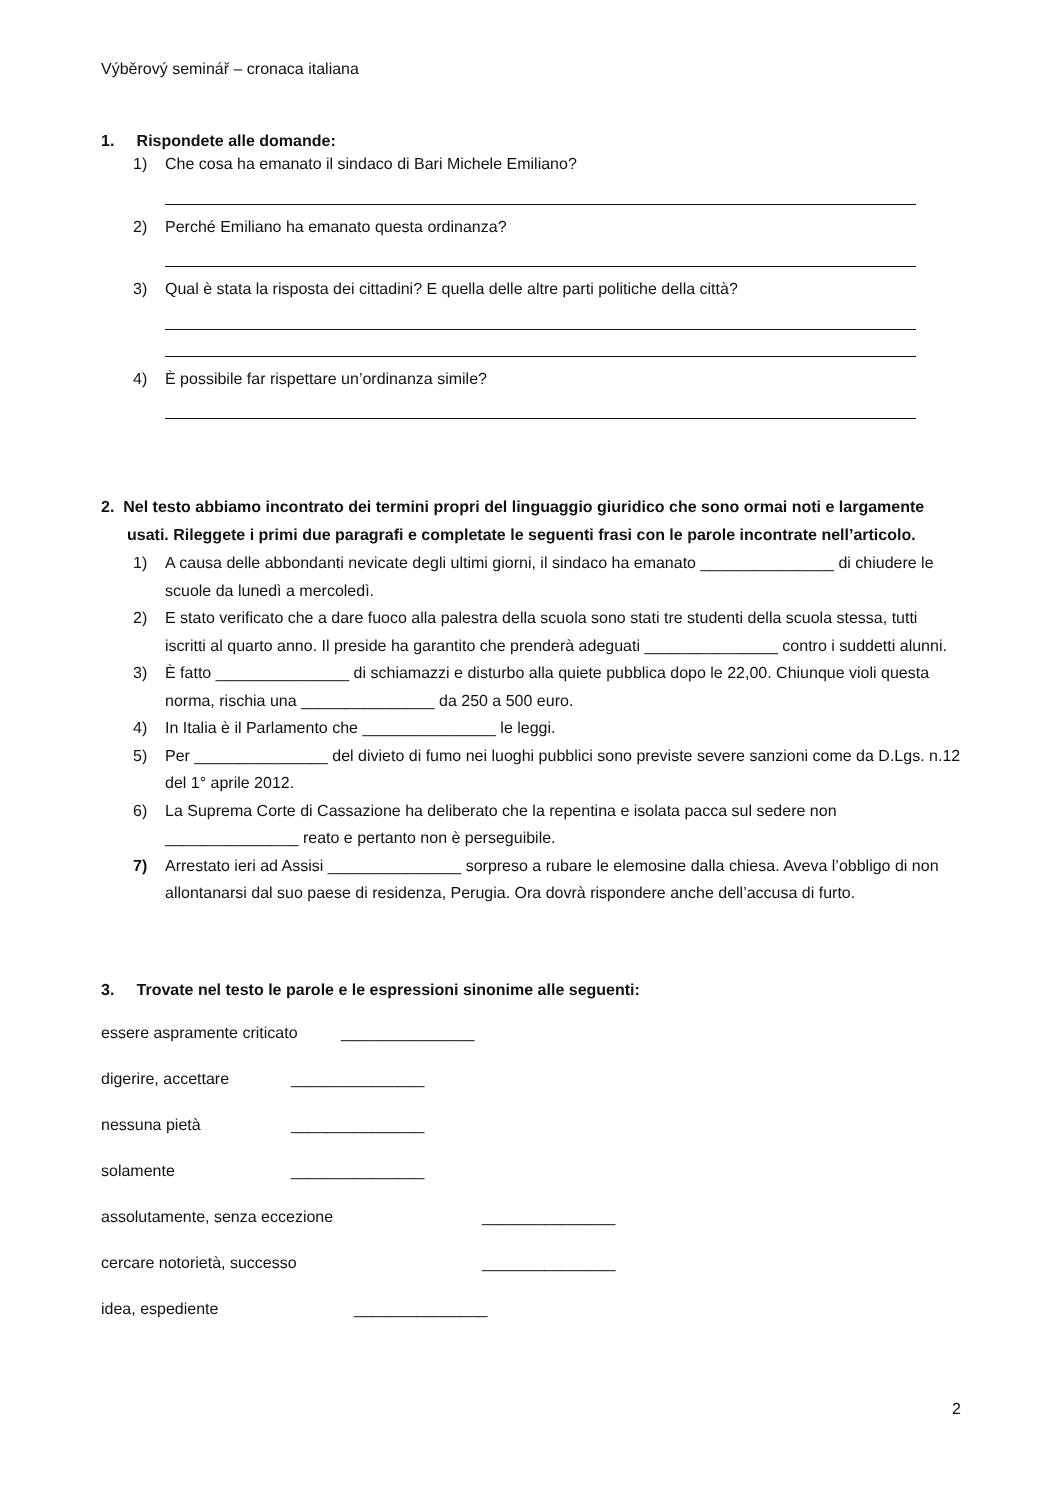Výběrový seminář – cronaca italiana
1. Rispondete alle domande:
1) Che cosa ha emanato il sindaco di Bari Michele Emiliano?
2) Perché Emiliano ha emanato questa ordinanza?
3) Qual è stata la risposta dei cittadini? E quella delle altre parti politiche della città?
4) È possibile far rispettare un’ordinanza simile?
2. Nel testo abbiamo incontrato dei termini propri del linguaggio giuridico che sono ormai noti e largamente usati. Rileggete i primi due paragrafi e completate le seguenti frasi con le parole incontrate nell’articolo.
1) A causa delle abbondanti nevicate degli ultimi giorni, il sindaco ha emanato _______________ di chiudere le scuole da lunedì a mercoledì.
2) E stato verificato che a dare fuoco alla palestra della scuola sono stati tre studenti della scuola stessa, tutti iscritti al quarto anno. Il preside ha garantito che prenderà adeguati _______________ contro i suddetti alunni.
3) È fatto _______________ di schiamazzi e disturbo alla quiete pubblica dopo le 22,00. Chiunque violi questa norma, rischia una _______________ da 250 a 500 euro.
4) In Italia è il Parlamento che _______________ le leggi.
5) Per _______________ del divieto di fumo nei luoghi pubblici sono previste severe sanzioni come da D.Lgs. n.12 del 1° aprile 2012.
6) La Suprema Corte di Cassazione ha deliberato che la repentina e isolata pacca sul sedere non _______________ reato e pertanto non è perseguibile.
7) Arrestato ieri ad Assisi _______________ sorpreso a rubare le elemosine dalla chiesa. Aveva l’obbligo di non allontanarsi dal suo paese di residenza, Perugia. Ora dovrà rispondere anche dell’accusa di furto.
3. Trovate nel testo le parole e le espressioni sinonime alle seguenti:
essere aspramente criticato _______________
digerire, accettare _______________
nessuna pietà _______________
solamente _______________
assolutamente, senza eccezione _______________
cercare notorietà, successo _______________
idea, espediente _______________
2